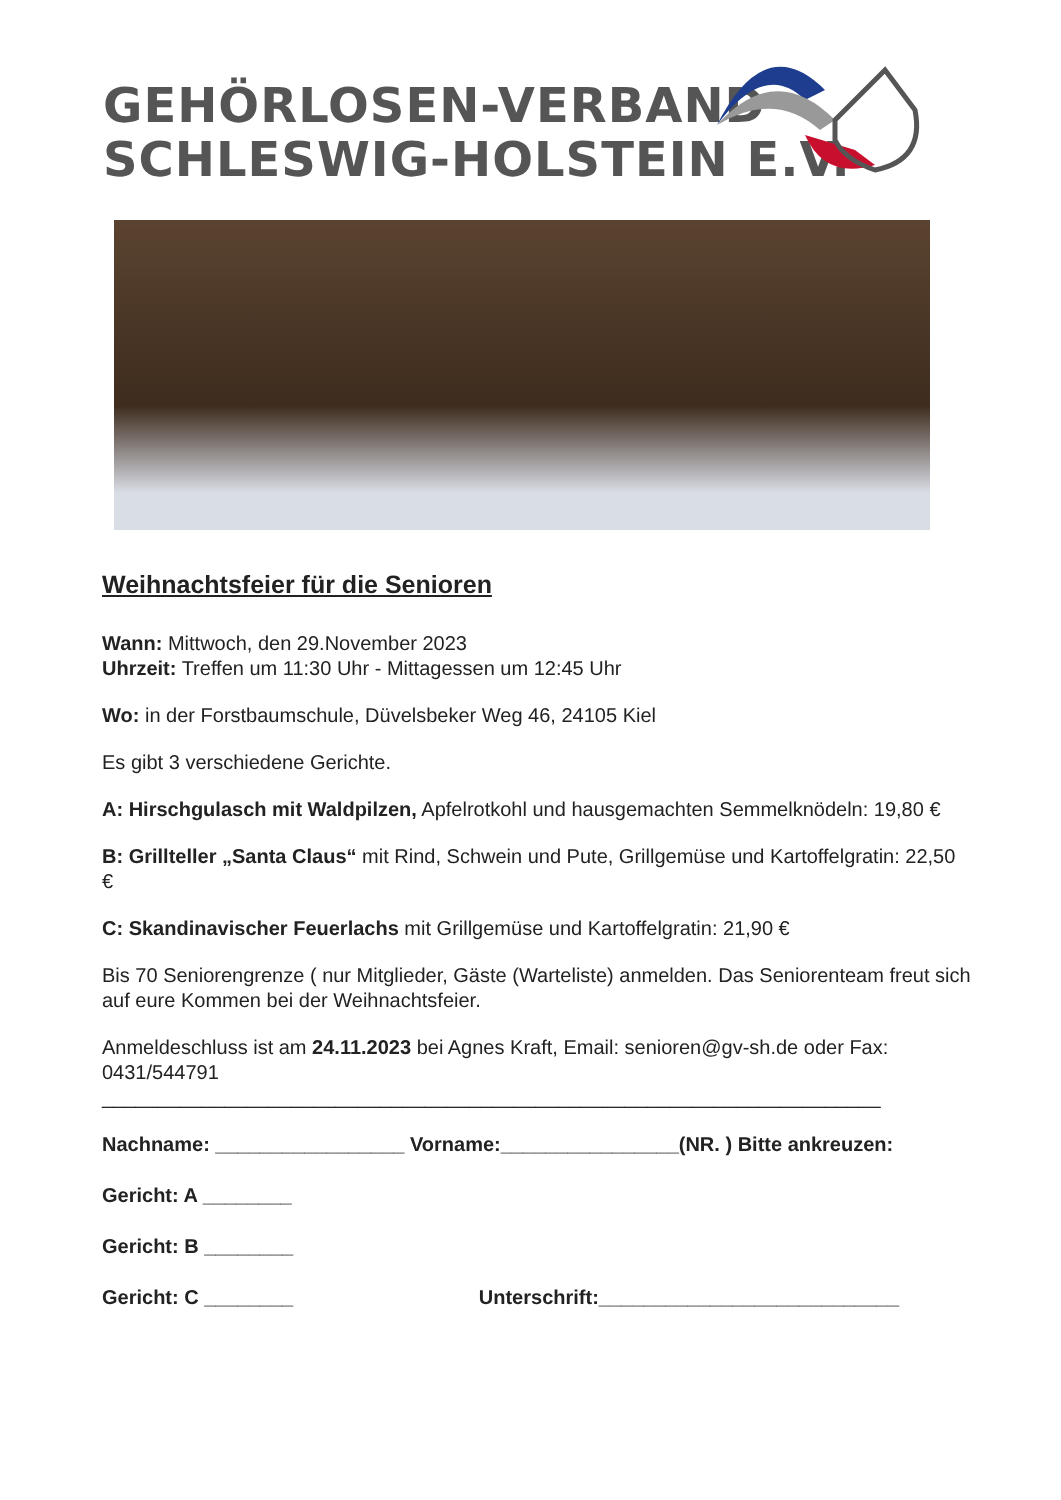GEHÖRLOSEN-VERBAND
SCHLESWIG-HOLSTEIN E.V.
Weihnachtsfeier für die Senioren
Wann: Mittwoch, den 29.November 2023
Uhrzeit: Treffen um 11:30 Uhr - Mittagessen um 12:45 Uhr
Wo: in der Forstbaumschule, Düvelsbeker Weg 46, 24105 Kiel
Es gibt 3 verschiedene Gerichte.
A: Hirschgulasch mit Waldpilzen, Apfelrotkohl und hausgemachten Semmelknödeln: 19,80 €
B: Grillteller „Santa Claus“ mit Rind, Schwein und Pute, Grillgemüse und Kartoffelgratin: 22,50 €
C: Skandinavischer Feuerlachs mit Grillgemüse und Kartoffelgratin: 21,90 €
Bis 70 Seniorengrenze ( nur Mitglieder, Gäste (Warteliste) anmelden. Das Seniorenteam freut sich auf eure Kommen bei der Weihnachtsfeier.
Anmeldeschluss ist am 24.11.2023 bei Agnes Kraft, Email: senioren@gv-sh.de oder Fax: 0431/544791
______________________________________________________________________
Nachname: _________________ Vorname:________________(NR. ) Bitte ankreuzen:
Gericht: A ________
Gericht: B ________
Gericht: C ________ Unterschrift:___________________________